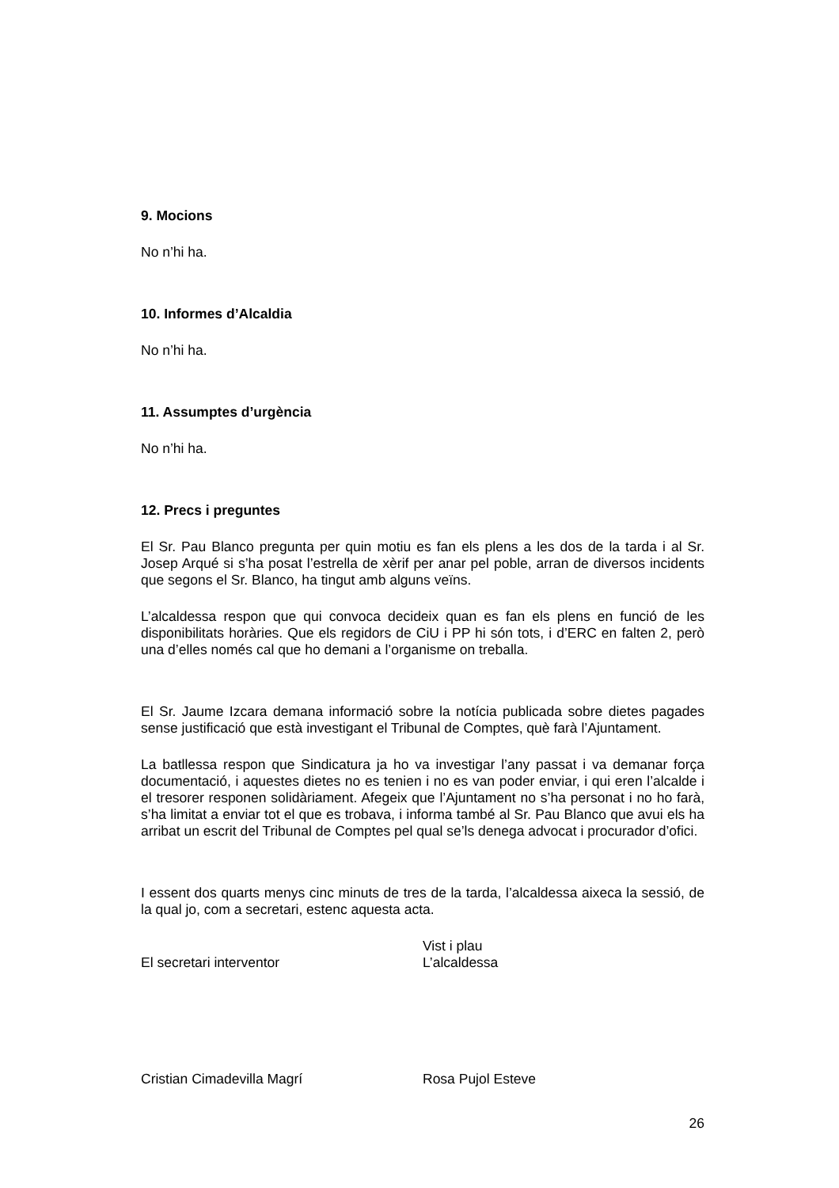9. Mocions
No n’hi ha.
10. Informes d’Alcaldia
No n’hi ha.
11. Assumptes d’urgència
No n’hi ha.
12. Precs i preguntes
El Sr. Pau Blanco pregunta per quin motiu es fan els plens a les dos de la tarda i al Sr. Josep Arqué si s’ha posat l’estrella de xèrif per anar pel poble, arran de diversos incidents que segons el Sr. Blanco, ha tingut amb alguns veïns.
L’alcaldessa respon que qui convoca decideix quan es fan els plens en funció de les disponibilitats horàries. Que els regidors de CiU i PP hi són tots, i d’ERC en falten 2, però una d’elles només cal que ho demani a l’organisme on treballa.
El Sr. Jaume Izcara demana informació sobre la notícia publicada sobre dietes pagades sense justificació que està investigant el Tribunal de Comptes, què farà l’Ajuntament.
La batllessa respon que Sindicatura ja ho va investigar l’any passat i va demanar força documentació, i aquestes dietes no es tenien i no es van poder enviar, i qui eren l’alcalde i el tresorer responen solidàriament. Afegeix que l’Ajuntament no s’ha personat i no ho farà, s’ha limitat a enviar tot el que es trobava, i informa també al Sr. Pau Blanco que avui els ha arribat un escrit del Tribunal de Comptes pel qual se’ls denega advocat i procurador d’ofici.
I essent dos quarts menys cinc minuts de tres de la tarda, l’alcaldessa aixeca la sessió, de la qual jo, com a secretari, estenc aquesta acta.
El secretari interventor Vist i plau
L’alcaldessa
Cristian Cimadevilla Magrí Rosa Pujol Esteve
26